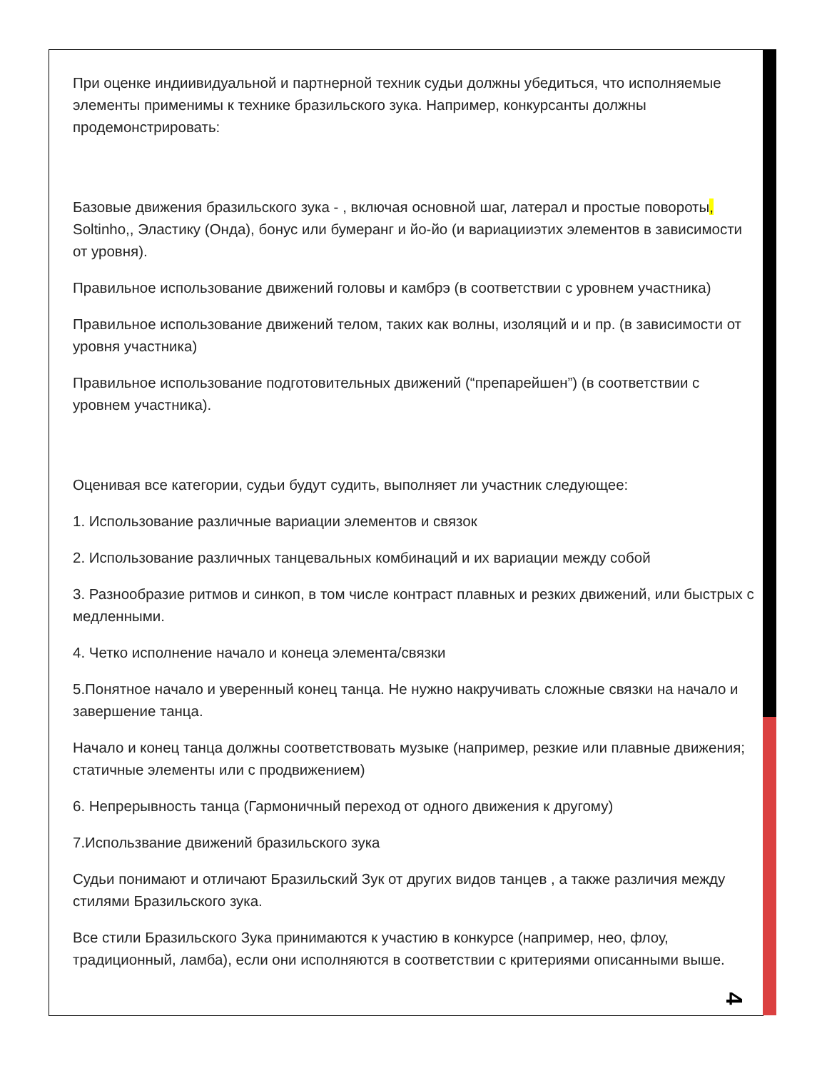При оценке индиивидуальной и партнерной техник судьи должны убедиться, что исполняемые элементы применимы к технике бразильского зука. Например, конкурсанты должны продемонстрировать:
Базовые движения бразильского зука - , включая основной шаг, латерал и простые повороты, Soltinho,, Эластику (Онда), бонус или бумеранг и йо-йо (и вариацииэтих элементов в зависимости от уровня).
Правильное использование движений головы и камбрэ (в соответствии с уровнем участника)
Правильное использование движений телом, таких как волны, изоляций и и пр. (в зависимости от уровня участника)
Правильное использование подготовительных движений (“препарейшен”) (в соответствии с уровнем участника).
Оценивая все категории, судьи будут судить, выполняет ли участник следующее:
1. Использование различные вариации элементов и связок
2. Использование различных танцевальных комбинаций и их вариации между собой
3. Разнообразие ритмов и синкоп, в том числе контраст плавных и резких движений, или быстрых с медленными.
4. Четко исполнение начало и конеца элемента/связки
5.Понятное начало и уверенный конец танца. Не нужно накручивать сложные связки на начало и завершение танца.
Начало и конец танца должны соответствовать музыке (например, резкие или плавные движения; статичные элементы или с продвижением)
6. Непрерывность танца (Гармоничный переход от одного движения к другому)
7.Использвание движений бразильского зука
Судьи понимают и отличают Бразильский Зук от других видов танцев , а также различия между стилями Бразильского зука.
Все стили Бразильского Зука принимаются к участию в конкурсе (например, нео, флоу, традиционный, ламба), если они исполняются в соответствии с критериями описанными выше.
4